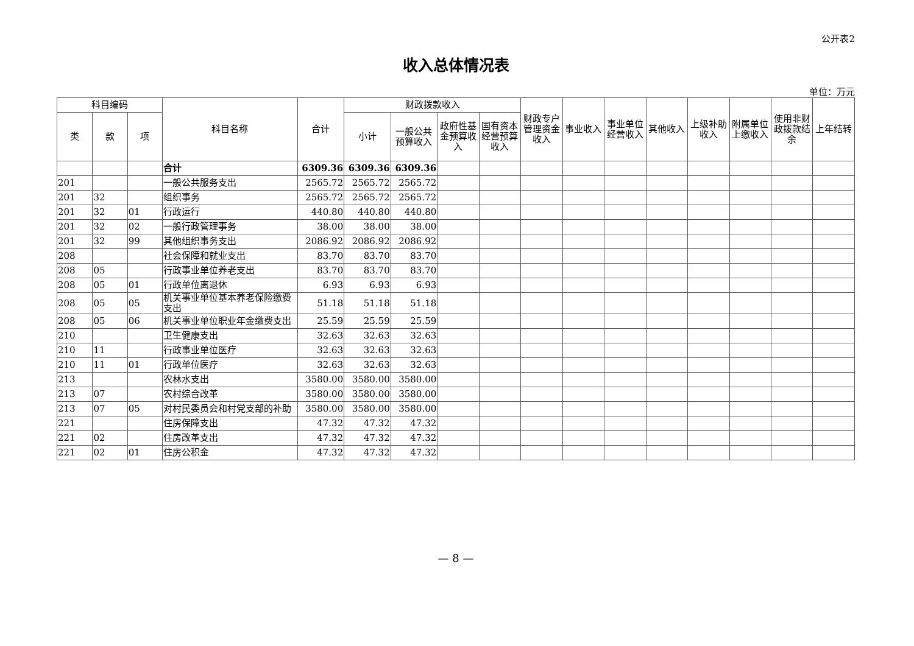公开表2
收入总体情况表
单位：万元
| 科目编码 | | | 科目名称 | 合计 | 财政拨款收入 | | | | 财政专户管理资金收入 | 事业收入 | 事业单位经营收入 | 其他收入 | 上级补助收入 | 附属单位上缴收入 | 使用非财政拨款结余 | 上年结转 |
| --- | --- | --- | --- | --- | --- | --- | --- | --- | --- | --- | --- | --- | --- | --- | --- | --- |
| 类 | 款 | 项 | | | 小计 | 一般公共预算收入 | 政府性基金预算收入 | 国有资本经营预算收入 | | | | | | | | |
| | | | 合计 | 6309.36 | 6309.36 | 6309.36 | | | | | | | | | | |
| 201 | | | 一般公共服务支出 | 2565.72 | 2565.72 | 2565.72 | | | | | | | | | | |
| 201 | 32 | | 组织事务 | 2565.72 | 2565.72 | 2565.72 | | | | | | | | | | |
| 201 | 32 | 01 | 行政运行 | 440.80 | 440.80 | 440.80 | | | | | | | | | | |
| 201 | 32 | 02 | 一般行政管理事务 | 38.00 | 38.00 | 38.00 | | | | | | | | | | |
| 201 | 32 | 99 | 其他组织事务支出 | 2086.92 | 2086.92 | 2086.92 | | | | | | | | | | |
| 208 | | | 社会保障和就业支出 | 83.70 | 83.70 | 83.70 | | | | | | | | | | |
| 208 | 05 | | 行政事业单位养老支出 | 83.70 | 83.70 | 83.70 | | | | | | | | | | |
| 208 | 05 | 01 | 行政单位离退休 | 6.93 | 6.93 | 6.93 | | | | | | | | | | |
| 208 | 05 | 05 | 机关事业单位基本养老保险缴费支出 | 51.18 | 51.18 | 51.18 | | | | | | | | | | |
| 208 | 05 | 06 | 机关事业单位职业年金缴费支出 | 25.59 | 25.59 | 25.59 | | | | | | | | | | |
| 210 | | | 卫生健康支出 | 32.63 | 32.63 | 32.63 | | | | | | | | | | |
| 210 | 11 | | 行政事业单位医疗 | 32.63 | 32.63 | 32.63 | | | | | | | | | | |
| 210 | 11 | 01 | 行政单位医疗 | 32.63 | 32.63 | 32.63 | | | | | | | | | | |
| 213 | | | 农林水支出 | 3580.00 | 3580.00 | 3580.00 | | | | | | | | | | |
| 213 | 07 | | 农村综合改革 | 3580.00 | 3580.00 | 3580.00 | | | | | | | | | | |
| 213 | 07 | 05 | 对村民委员会和村党支部的补助 | 3580.00 | 3580.00 | 3580.00 | | | | | | | | | | |
| 221 | | | 住房保障支出 | 47.32 | 47.32 | 47.32 | | | | | | | | | | |
| 221 | 02 | | 住房改革支出 | 47.32 | 47.32 | 47.32 | | | | | | | | | | |
| 221 | 02 | 01 | 住房公积金 | 47.32 | 47.32 | 47.32 | | | | | | | | | | |
— 8 —